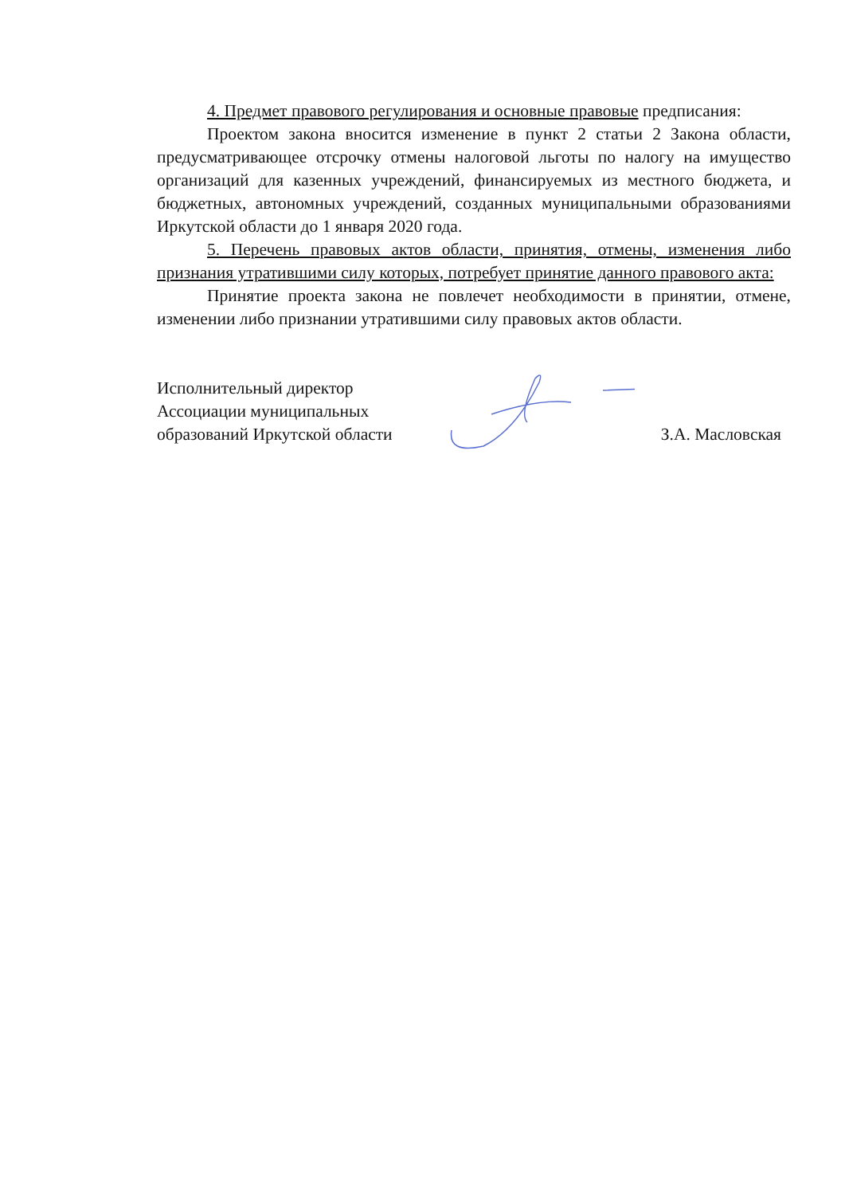4. Предмет правового регулирования и основные правовые предписания:
Проектом закона вносится изменение в пункт 2 статьи 2 Закона области, предусматривающее отсрочку отмены налоговой льготы по налогу на имущество организаций для казенных учреждений, финансируемых из местного бюджета, и бюджетных, автономных учреждений, созданных муниципальными образованиями Иркутской области до 1 января 2020 года.
5. Перечень правовых актов области, принятия, отмены, изменения либо признания утратившими силу которых, потребует принятие данного правового акта:
Принятие проекта закона не повлечет необходимости в принятии, отмене, изменении либо признании утратившими силу правовых актов области.
Исполнительный директор
Ассоциации муниципальных
образований Иркутской области
З.А. Масловская